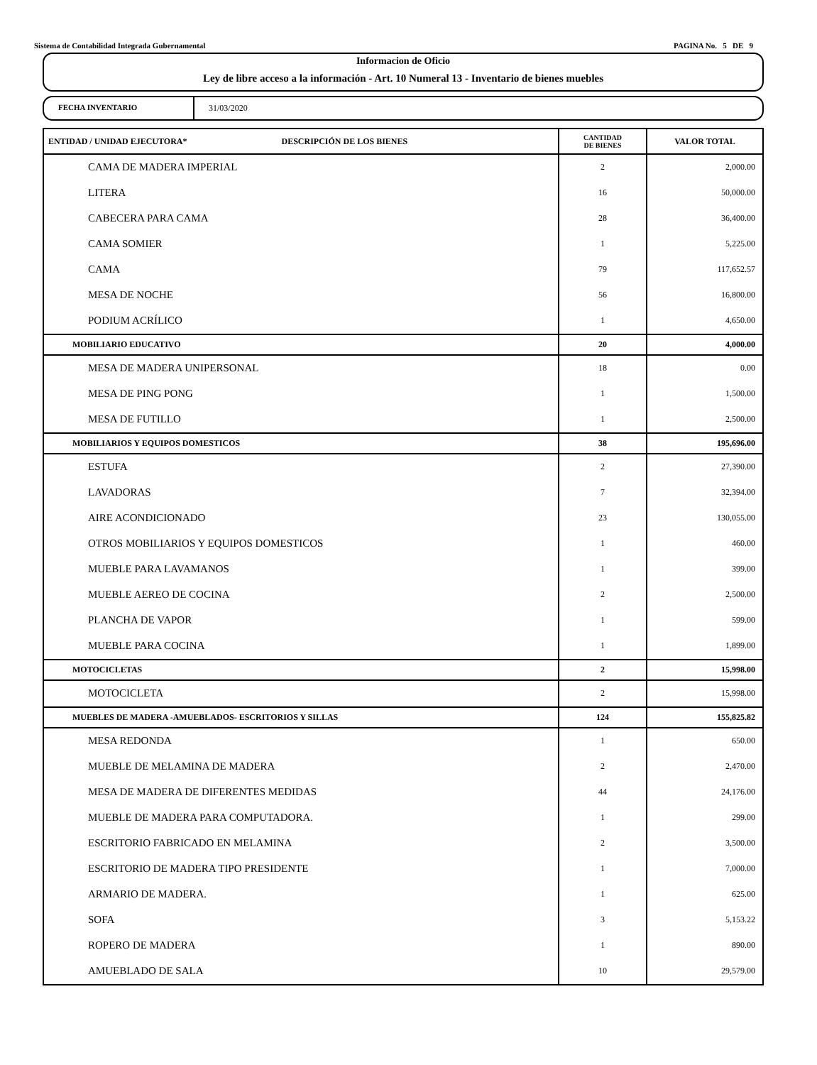Sistema de Contabilidad Integrada Gubernamental PAGINA No. 5 DE 9
Informacion de Oficio
Ley de libre acceso a la información - Art. 10 Numeral 13 - Inventario de bienes muebles
FECHA INVENTARIO 31/03/2020
| ENTIDAD / UNIDAD EJECUTORA* DESCRIPCIÓN DE LOS BIENES | CANTIDAD DE BIENES | VALOR TOTAL |
| --- | --- | --- |
| CAMA DE MADERA IMPERIAL | 2 | 2,000.00 |
| LITERA | 16 | 50,000.00 |
| CABECERA PARA CAMA | 28 | 36,400.00 |
| CAMA SOMIER | 1 | 5,225.00 |
| CAMA | 79 | 117,652.57 |
| MESA DE NOCHE | 56 | 16,800.00 |
| PODIUM ACRÍLICO | 1 | 4,650.00 |
| MOBILIARIO EDUCATIVO | 20 | 4,000.00 |
| MESA DE MADERA UNIPERSONAL | 18 | 0.00 |
| MESA DE PING PONG | 1 | 1,500.00 |
| MESA DE FUTILLO | 1 | 2,500.00 |
| MOBILIARIOS Y EQUIPOS DOMESTICOS | 38 | 195,696.00 |
| ESTUFA | 2 | 27,390.00 |
| LAVADORAS | 7 | 32,394.00 |
| AIRE ACONDICIONADO | 23 | 130,055.00 |
| OTROS MOBILIARIOS Y EQUIPOS DOMESTICOS | 1 | 460.00 |
| MUEBLE PARA LAVAMANOS | 1 | 399.00 |
| MUEBLE AEREO DE COCINA | 2 | 2,500.00 |
| PLANCHA DE VAPOR | 1 | 599.00 |
| MUEBLE PARA COCINA | 1 | 1,899.00 |
| MOTOCICLETAS | 2 | 15,998.00 |
| MOTOCICLETA | 2 | 15,998.00 |
| MUEBLES DE MADERA -AMUEBLADOS- ESCRITORIOS Y SILLAS | 124 | 155,825.82 |
| MESA REDONDA | 1 | 650.00 |
| MUEBLE DE MELAMINA DE MADERA | 2 | 2,470.00 |
| MESA DE MADERA DE DIFERENTES MEDIDAS | 44 | 24,176.00 |
| MUEBLE DE MADERA PARA COMPUTADORA. | 1 | 299.00 |
| ESCRITORIO FABRICADO EN MELAMINA | 2 | 3,500.00 |
| ESCRITORIO DE MADERA TIPO PRESIDENTE | 1 | 7,000.00 |
| ARMARIO DE MADERA. | 1 | 625.00 |
| SOFA | 3 | 5,153.22 |
| ROPERO DE MADERA | 1 | 890.00 |
| AMUEBLADO DE SALA | 10 | 29,579.00 |